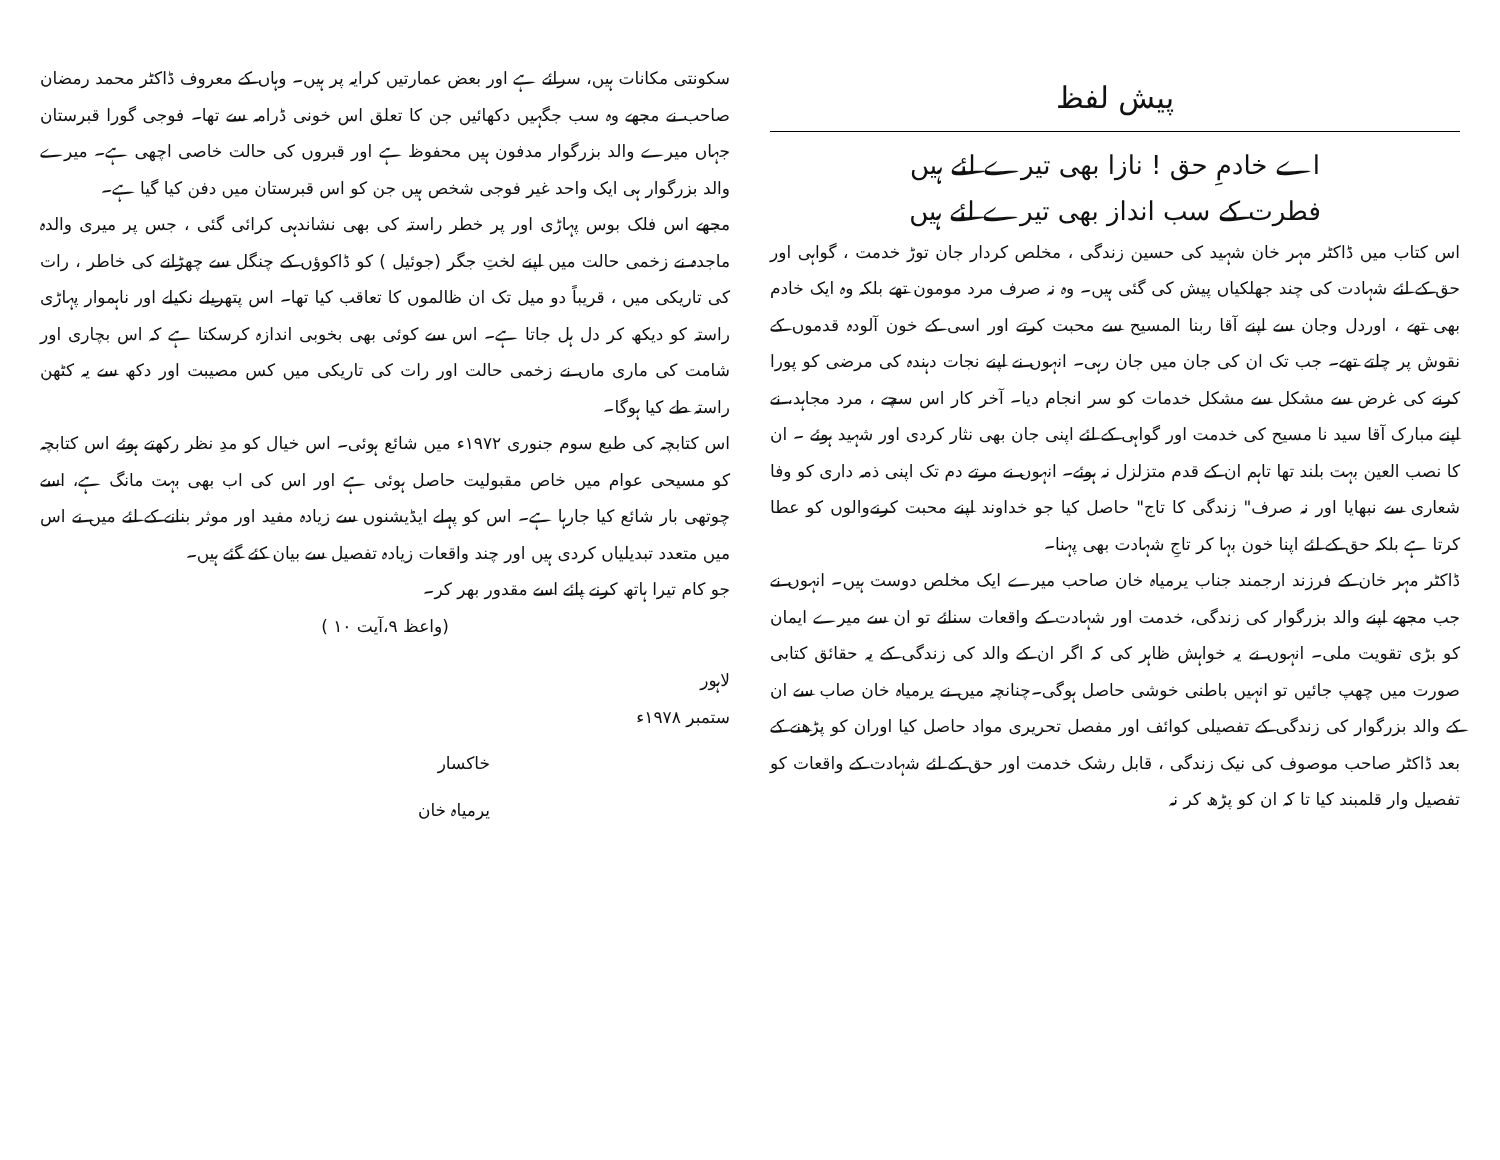پیش لفظ
اے خادمِ حق ! نازا بھی تیرے لئے ہیں
فطرت کے سب انداز بھی تیرے لئے ہیں
اس کتاب میں ڈاکٹر مہر خان شہید کی حسین زندگی ، مخلص کردار جان توڑ خدمت ، گواہی اور حق کے لئے شہادت کی چند جھلکیاں پیش کی گئی ہیں۔ وہ نہ صرف مرد مومون تھے بلکہ وہ ایک خادم بھی تھے ، اوردل وجان سے اپنے آقا ربنا المسیح سے محبت کرتے اور اسی کے خون آلودہ قدموں کے نقوش پر چلتے تھے۔ جب تک ان کی جان میں جان رہی۔ انہوں نے اپنے نجات دہندہ کی مرضی کو پورا کرنے کی غرض سے مشکل سے مشکل خدمات کو سر انجام دیا۔ آخر کار اس سچے ، مرد مجاہد، نے اپنے مبارک آقا سید نا مسیح کی خدمت اور گواہی کے لئے اپنی جان بھی نثار کردی اور شہید ہوئے ۔ ان کا نصب العین بہت بلند تھا تاہم ان کے قدم متزلزل نہ ہوئے۔ انہوں نے مرتے دم تک اپنی ذمہ داری کو وفا شعاری سے نبھایا اور نہ صرف" زندگی کا تاج" حاصل کیا جو خداوند اپنے محبت کرنےوالوں کو عطا کرتا ہے بلکہ حق کے لئے اپنا خون بہا کر تاجِ شہادت بھی پہنا۔
ڈاکٹر مہر خان کے فرزند ارجمند جناب یرمیاہ خان صاحب میرے ایک مخلص دوست ہیں۔ انہوں نے جب مجھے اپنے والد بزرگوار کی زندگی، خدمت اور شہادت کے واقعات سنائے تو ان سے میرے ایمان کو بڑی تقویت ملی۔ انہوں نے یہ خواہش ظاہر کی کہ اگر ان کے والد کی زندگی کے یہ حقائق کتابی صورت میں چھپ جائیں تو انہیں باطنی خوشی حاصل ہوگی۔چنانچہ میں نے یرمیاہ خان صاب سے ان کے والد بزرگوار کی زندگی کے تفصیلی کوائف اور مفصل تحریری مواد حاصل کیا اوران کو پڑھنے کے بعد ڈاکٹر صاحب موصوف کی نیک زندگی ، قابل رشک خدمت اور حق کے لئے شہادت کے واقعات کو تفصیل وار قلمبند کیا تا کہ ان کو پڑھ کر نہ
سکونتی مکانات ہیں، سرائے ہے اور بعض عمارتیں کرایہ پر ہیں۔ وہاں کے معروف ڈاکٹر محمد رمضان صاحب نے مجھے وہ سب جگہیں دکھائیں جن کا تعلق اس خونی ڈرامہ سے تھا۔ فوجی گورا قبرستان جہاں میرے والد بزرگوار مدفون ہیں محفوظ ہے اور قبروں کی حالت خاصی اچھی ہے۔ میرے والد بزرگوار ہی ایک واحد غیر فوجی شخص ہیں جن کو اس قبرستان میں دفن کیا گیا ہے۔
مجھے اس فلک بوس پہاڑی اور پر خطر راستہ کی بھی نشاندہی کرائی گئی ، جس پر میری والدہ ماجدہ نے زخمی حالت میں اپنے لختِ جگر (جوئیل ) کو ڈاکوؤں کے چنگل سے چھڑانے کی خاطر ، رات کی تاریکی میں ، قریباً دو میل تک ان ظالموں کا تعاقب کیا تھا۔ اس پتھریلے نکیلے اور ناہموار پہاڑی راستہ کو دیکھ کر دل ہل جاتا ہے۔ اس سے کوئی بھی بخوبی اندازہ کرسکتا ہے کہ اس بچاری اور شامت کی ماری ماں نے زخمی حالت اور رات کی تاریکی میں کس مصیبت اور دکھ سے یہ کٹھن راستہ طے کیا ہوگا۔
اس کتابچہ کی طبع سوم جنوری ۱۹۷۲ء میں شائع ہوئی۔ اس خیال کو مدِ نظر رکھتے ہوئے اس کتابچہ کو مسیحی عوام میں خاص مقبولیت حاصل ہوئی ہے اور اس کی اب بھی بہت مانگ ہے، اسے چوتھی بار شائع کیا جارہا ہے۔ اس کو پہلے ایڈیشنوں سے زیادہ مفید اور موثر بنانے کے لئے میں نے اس میں متعدد تبدیلیاں کردی ہیں اور چند واقعات زیادہ تفصیل سے بیان کئے گئے ہیں۔
جو کام تیرا ہاتھ کرنے پائے اسے مقدور بھر کر۔
(واعظ ۹،آیت ۱۰ )
لاہور
ستمبر ۱۹۷۸ء
خاکسار
یرمیاہ خان